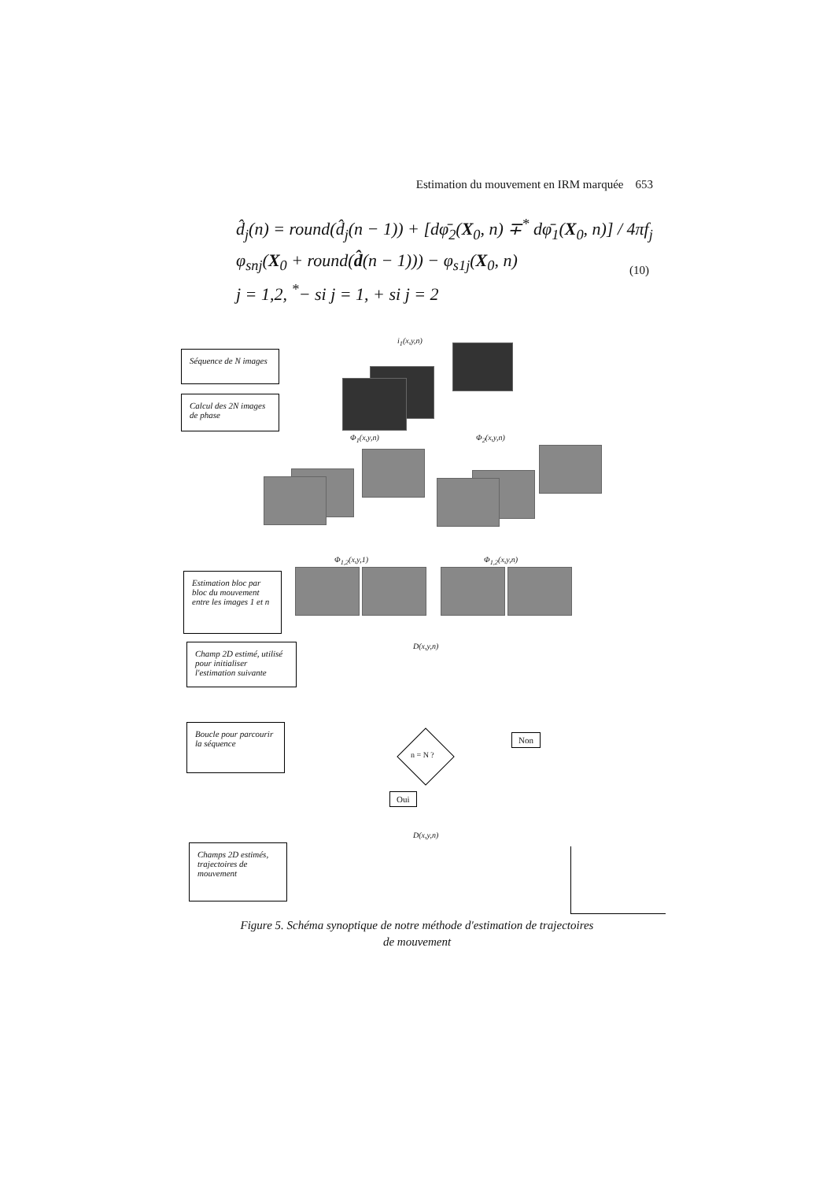Estimation du mouvement en IRM marquée 653
d̂<sub>j</sub>(n) = round(d̂<sub>j</sub>(n − 1)) + [dφ̄<sub>2</sub>(X<sub>0</sub>, n) ∓<sup>*</sup> dφ̄<sub>1</sub>(X<sub>0</sub>, n)] / 4πf<sub>j</sub>
φ<sub>snj</sub>(X<sub>0</sub> + round(d̂(n − 1))) − φ<sub>s1j</sub>(X<sub>0</sub>, n)
j = 1,2, <sup>*</sup>− si j = 1, + si j = 2
(10)
i<sub>1</sub>(x,y,n)
Séquence de N images
Calcul des 2N images de phase
Φ<sub>1</sub>(x,y,n) Φ<sub>2</sub>(x,y,n)
Φ<sub>1,2</sub>(x,y,1) Φ<sub>1,2</sub>(x,y,n)
Estimation bloc par bloc du mouvement entre les images 1 et n
D(x,y,n)
Champ 2D estimé, utilisé pour initialiser l'estimation suivante
Boucle pour parcourir la séquence
n = N ?
Non
Oui
D(x,y,n)
Champs 2D estimés, trajectoires de mouvement
Figure 5. Schéma synoptique de notre méthode d'estimation de trajectoires de mouvement